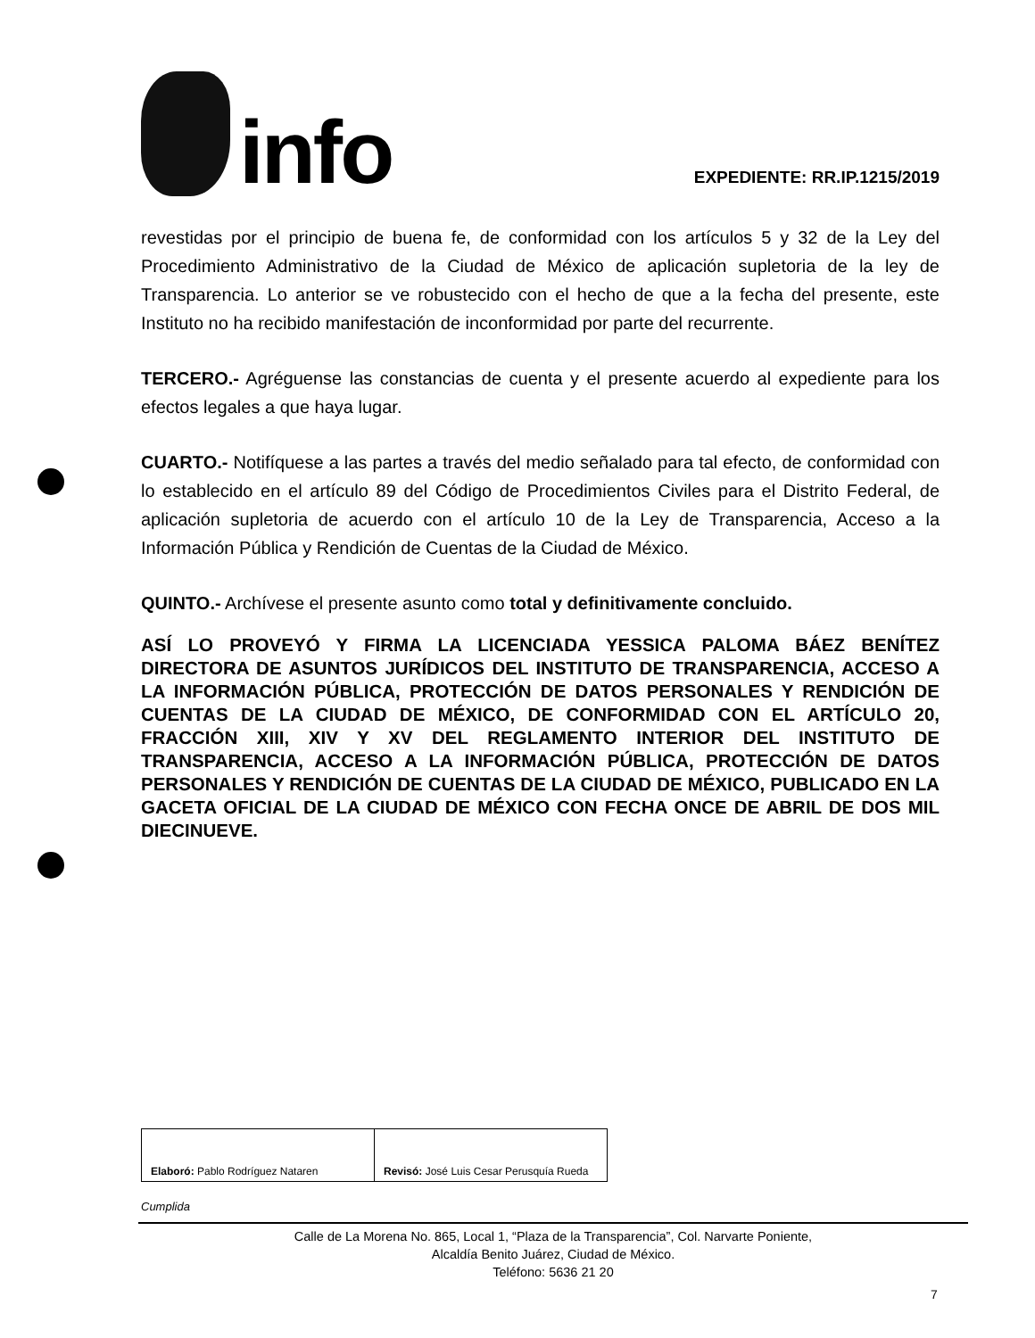info
EXPEDIENTE: RR.IP.1215/2019
revestidas por el principio de buena fe, de conformidad con los artículos 5 y 32 de la Ley del Procedimiento Administrativo de la Ciudad de México de aplicación supletoria de la ley de Transparencia. Lo anterior se ve robustecido con el hecho de que a la fecha del presente, este Instituto no ha recibido manifestación de inconformidad por parte del recurrente.
TERCERO.- Agréguense las constancias de cuenta y el presente acuerdo al expediente para los efectos legales a que haya lugar.
CUARTO.- Notifíquese a las partes a través del medio señalado para tal efecto, de conformidad con lo establecido en el artículo 89 del Código de Procedimientos Civiles para el Distrito Federal, de aplicación supletoria de acuerdo con el artículo 10 de la Ley de Transparencia, Acceso a la Información Pública y Rendición de Cuentas de la Ciudad de México.
QUINTO.- Archívese el presente asunto como total y definitivamente concluido.
ASÍ LO PROVEYÓ Y FIRMA LA LICENCIADA YESSICA PALOMA BÁEZ BENÍTEZ DIRECTORA DE ASUNTOS JURÍDICOS DEL INSTITUTO DE TRANSPARENCIA, ACCESO A LA INFORMACIÓN PÚBLICA, PROTECCIÓN DE DATOS PERSONALES Y RENDICIÓN DE CUENTAS DE LA CIUDAD DE MÉXICO, DE CONFORMIDAD CON EL ARTÍCULO 20, FRACCIÓN XIII, XIV Y XV DEL REGLAMENTO INTERIOR DEL INSTITUTO DE TRANSPARENCIA, ACCESO A LA INFORMACIÓN PÚBLICA, PROTECCIÓN DE DATOS PERSONALES Y RENDICIÓN DE CUENTAS DE LA CIUDAD DE MÉXICO, PUBLICADO EN LA GACETA OFICIAL DE LA CIUDAD DE MÉXICO CON FECHA ONCE DE ABRIL DE DOS MIL DIECINUEVE.
| Elaboró: Pablo Rodríguez Nataren | Revisó: José Luis Cesar Perusquía Rueda |
Cumplida
Calle de La Morena No. 865, Local 1, “Plaza de la Transparencia”, Col. Narvarte Poniente,
Alcaldía Benito Juárez, Ciudad de México.
Teléfono: 5636 21 20
7